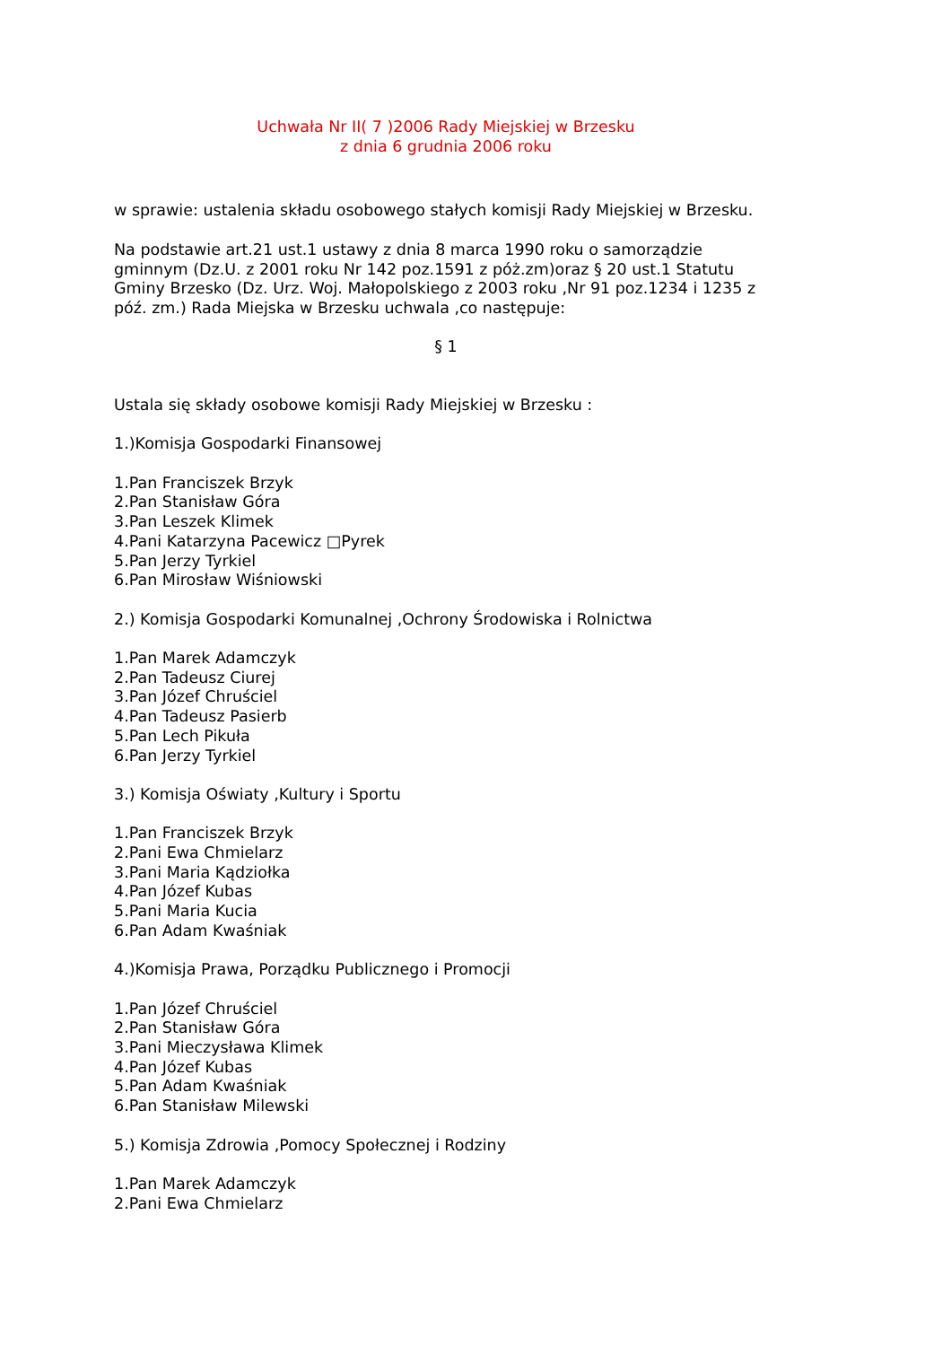Uchwała Nr II( 7 )2006 Rady Miejskiej w Brzesku
z dnia 6 grudnia 2006 roku
w sprawie: ustalenia składu osobowego stałych komisji Rady Miejskiej w Brzesku.
Na podstawie art.21 ust.1 ustawy z dnia 8 marca 1990 roku o samorządzie gminnym (Dz.U. z 2001 roku Nr 142 poz.1591 z póż.zm)oraz § 20 ust.1 Statutu Gminy Brzesko (Dz. Urz. Woj. Małopolskiego z 2003 roku ,Nr 91 poz.1234 i 1235 z póź. zm.) Rada Miejska w Brzesku uchwala ,co następuje:
§ 1
Ustala się składy osobowe komisji Rady Miejskiej w Brzesku :
1.)Komisja Gospodarki Finansowej
1.Pan Franciszek Brzyk
2.Pan Stanisław Góra
3.Pan Leszek Klimek
4.Pani Katarzyna Pacewicz □Pyrek
5.Pan Jerzy Tyrkiel
6.Pan Mirosław Wiśniowski
2.) Komisja Gospodarki Komunalnej ,Ochrony Środowiska i Rolnictwa
1.Pan Marek Adamczyk
2.Pan Tadeusz Ciurej
3.Pan Józef Chruściel
4.Pan Tadeusz Pasierb
5.Pan Lech Pikuła
6.Pan Jerzy Tyrkiel
3.) Komisja Oświaty ,Kultury i Sportu
1.Pan Franciszek Brzyk
2.Pani Ewa Chmielarz
3.Pani Maria Kądziołka
4.Pan Józef Kubas
5.Pani Maria Kucia
6.Pan Adam Kwaśniak
4.)Komisja Prawa, Porządku Publicznego i Promocji
1.Pan Józef Chruściel
2.Pan Stanisław Góra
3.Pani Mieczysława Klimek
4.Pan Józef Kubas
5.Pan Adam Kwaśniak
6.Pan Stanisław Milewski
5.) Komisja Zdrowia ,Pomocy Społecznej i Rodziny
1.Pan Marek Adamczyk
2.Pani Ewa Chmielarz